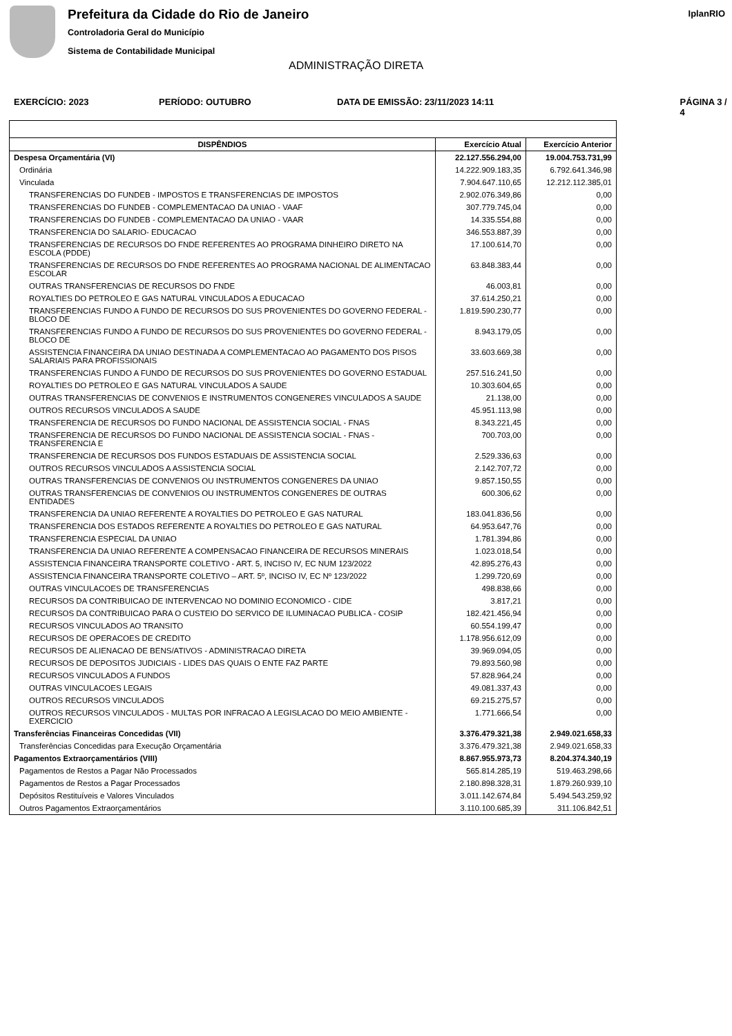Prefeitura da Cidade do Rio de Janeiro
Controladoria Geral do Município
Sistema de Contabilidade Municipal
IplanRIO
ADMINISTRAÇÃO DIRETA
EXERCÍCIO: 2023 PERÍODO: OUTUBRO DATA DE EMISSÃO: 23/11/2023 14:11 PÁGINA 3 / 4
| DISPÊNDIOS | Exercício Atual | Exercício Anterior |
| --- | --- | --- |
| Despesa Orçamentária (VI) | 22.127.556.294,00 | 19.004.753.731,99 |
| Ordinária | 14.222.909.183,35 | 6.792.641.346,98 |
| Vinculada | 7.904.647.110,65 | 12.212.112.385,01 |
| TRANSFERENCIAS DO FUNDEB - IMPOSTOS E TRANSFERENCIAS DE IMPOSTOS | 2.902.076.349,86 | 0,00 |
| TRANSFERENCIAS DO FUNDEB - COMPLEMENTACAO DA UNIAO - VAAF | 307.779.745,04 | 0,00 |
| TRANSFERENCIAS DO FUNDEB - COMPLEMENTACAO DA UNIAO - VAAR | 14.335.554,88 | 0,00 |
| TRANSFERENCIA DO SALARIO- EDUCACAO | 346.553.887,39 | 0,00 |
| TRANSFERENCIAS DE RECURSOS DO FNDE REFERENTES AO PROGRAMA DINHEIRO DIRETO NA ESCOLA (PDDE) | 17.100.614,70 | 0,00 |
| TRANSFERENCIAS DE RECURSOS DO FNDE REFERENTES AO PROGRAMA NACIONAL DE ALIMENTACAO ESCOLAR | 63.848.383,44 | 0,00 |
| OUTRAS TRANSFERENCIAS DE RECURSOS DO FNDE | 46.003,81 | 0,00 |
| ROYALTIES DO PETROLEO E GAS NATURAL VINCULADOS A EDUCACAO | 37.614.250,21 | 0,00 |
| TRANSFERENCIAS FUNDO A FUNDO DE RECURSOS DO SUS PROVENIENTES DO GOVERNO FEDERAL - BLOCO DE | 1.819.590.230,77 | 0,00 |
| TRANSFERENCIAS FUNDO A FUNDO DE RECURSOS DO SUS PROVENIENTES DO GOVERNO FEDERAL - BLOCO DE | 8.943.179,05 | 0,00 |
| ASSISTENCIA FINANCEIRA DA UNIAO DESTINADA A COMPLEMENTACAO AO PAGAMENTO DOS PISOS SALARIAIS PARA PROFISSIONAIS | 33.603.669,38 | 0,00 |
| TRANSFERENCIAS FUNDO A FUNDO DE RECURSOS DO SUS PROVENIENTES DO GOVERNO ESTADUAL | 257.516.241,50 | 0,00 |
| ROYALTIES DO PETROLEO E GAS NATURAL VINCULADOS A SAUDE | 10.303.604,65 | 0,00 |
| OUTRAS TRANSFERENCIAS DE CONVENIOS E INSTRUMENTOS CONGENERES VINCULADOS A SAUDE | 21.138,00 | 0,00 |
| OUTROS RECURSOS VINCULADOS A SAUDE | 45.951.113,98 | 0,00 |
| TRANSFERENCIA DE RECURSOS DO FUNDO NACIONAL DE ASSISTENCIA SOCIAL - FNAS | 8.343.221,45 | 0,00 |
| TRANSFERENCIA DE RECURSOS DO FUNDO NACIONAL DE ASSISTENCIA SOCIAL - FNAS - TRANSFERENCIA E | 700.703,00 | 0,00 |
| TRANSFERENCIA DE RECURSOS DOS FUNDOS ESTADUAIS DE ASSISTENCIA SOCIAL | 2.529.336,63 | 0,00 |
| OUTROS RECURSOS VINCULADOS A ASSISTENCIA SOCIAL | 2.142.707,72 | 0,00 |
| OUTRAS TRANSFERENCIAS DE CONVENIOS OU INSTRUMENTOS CONGENERES DA UNIAO | 9.857.150,55 | 0,00 |
| OUTRAS TRANSFERENCIAS DE CONVENIOS OU INSTRUMENTOS CONGENERES DE OUTRAS ENTIDADES | 600.306,62 | 0,00 |
| TRANSFERENCIA DA UNIAO REFERENTE A ROYALTIES DO PETROLEO E GAS NATURAL | 183.041.836,56 | 0,00 |
| TRANSFERENCIA DOS ESTADOS REFERENTE A ROYALTIES DO PETROLEO E GAS NATURAL | 64.953.647,76 | 0,00 |
| TRANSFERENCIA ESPECIAL DA UNIAO | 1.781.394,86 | 0,00 |
| TRANSFERENCIA DA UNIAO REFERENTE A COMPENSACAO FINANCEIRA DE RECURSOS MINERAIS | 1.023.018,54 | 0,00 |
| ASSISTENCIA FINANCEIRA TRANSPORTE COLETIVO - ART. 5, INCISO IV, EC NUM 123/2022 | 42.895.276,43 | 0,00 |
| ASSISTENCIA FINANCEIRA TRANSPORTE COLETIVO – ART. 5º, INCISO IV, EC Nº 123/2022 | 1.299.720,69 | 0,00 |
| OUTRAS VINCULACOES DE TRANSFERENCIAS | 498.838,66 | 0,00 |
| RECURSOS DA CONTRIBUICAO DE INTERVENCAO NO DOMINIO ECONOMICO - CIDE | 3.817,21 | 0,00 |
| RECURSOS DA CONTRIBUICAO PARA O CUSTEIO DO SERVICO DE ILUMINACAO PUBLICA - COSIP | 182.421.456,94 | 0,00 |
| RECURSOS VINCULADOS AO TRANSITO | 60.554.199,47 | 0,00 |
| RECURSOS DE OPERACOES DE CREDITO | 1.178.956.612,09 | 0,00 |
| RECURSOS DE ALIENACAO DE BENS/ATIVOS - ADMINISTRACAO DIRETA | 39.969.094,05 | 0,00 |
| RECURSOS DE DEPOSITOS JUDICIAIS - LIDES DAS QUAIS O ENTE FAZ PARTE | 79.893.560,98 | 0,00 |
| RECURSOS VINCULADOS A FUNDOS | 57.828.964,24 | 0,00 |
| OUTRAS VINCULACOES LEGAIS | 49.081.337,43 | 0,00 |
| OUTROS RECURSOS VINCULADOS | 69.215.275,57 | 0,00 |
| OUTROS RECURSOS VINCULADOS - MULTAS POR INFRACAO A LEGISLACAO DO MEIO AMBIENTE - EXERCICIO | 1.771.666,54 | 0,00 |
| Transferências Financeiras Concedidas (VII) | 3.376.479.321,38 | 2.949.021.658,33 |
| Transferências Concedidas para Execução Orçamentária | 3.376.479.321,38 | 2.949.021.658,33 |
| Pagamentos Extraorçamentários (VIII) | 8.867.955.973,73 | 8.204.374.340,19 |
| Pagamentos de Restos a Pagar Não Processados | 565.814.285,19 | 519.463.298,66 |
| Pagamentos de Restos a Pagar Processados | 2.180.898.328,31 | 1.879.260.939,10 |
| Depósitos Restituíveis e Valores Vinculados | 3.011.142.674,84 | 5.494.543.259,92 |
| Outros Pagamentos Extraorçamentários | 3.110.100.685,39 | 311.106.842,51 |